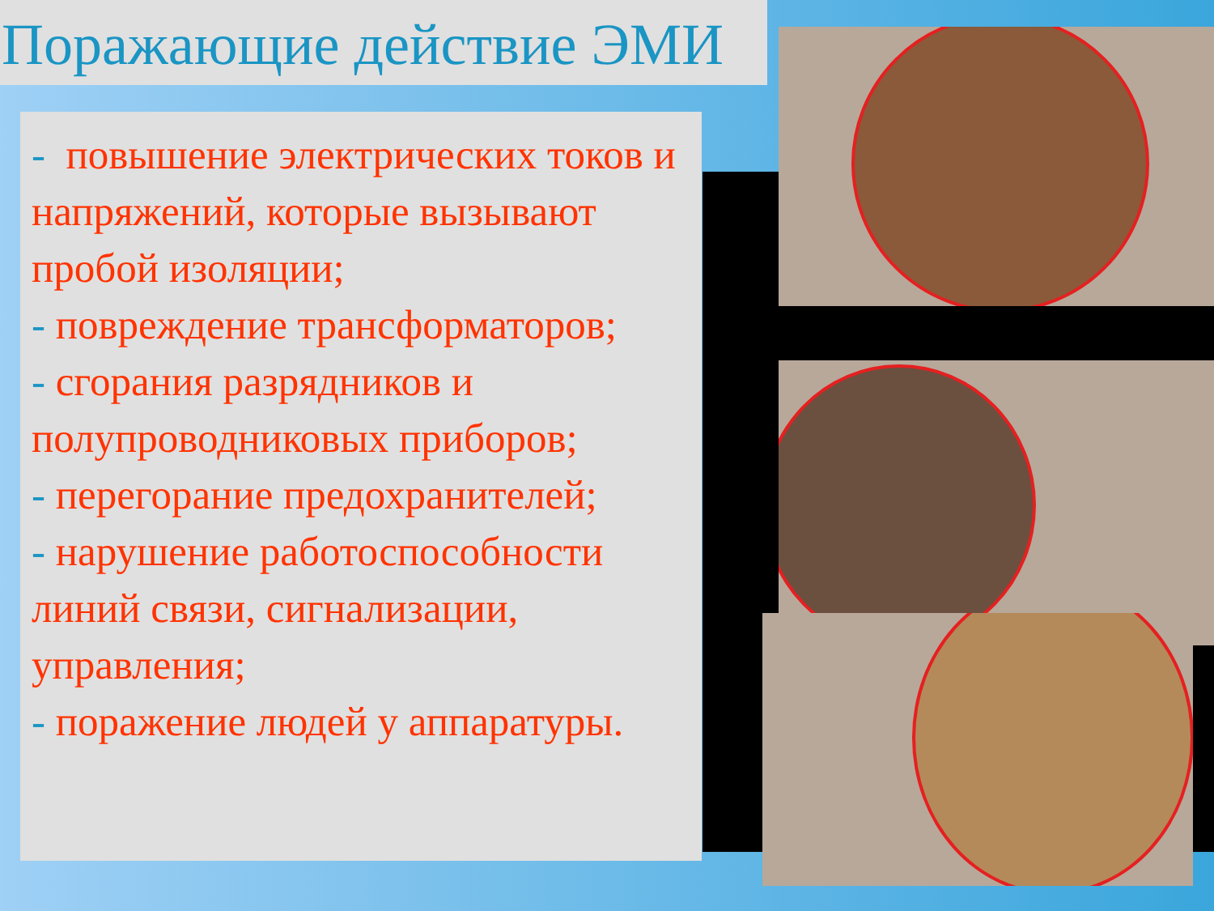Поражающие действие ЭМИ
- повышение электрических токов и напряжений, которые вызывают пробой изоляции;
- повреждение трансформаторов;
- сгорания разрядников и полупроводниковых приборов;
- перегорание предохранителей;
- нарушение работоспособности линий связи, сигнализации, управления;
- поражение людей у аппаратуры.